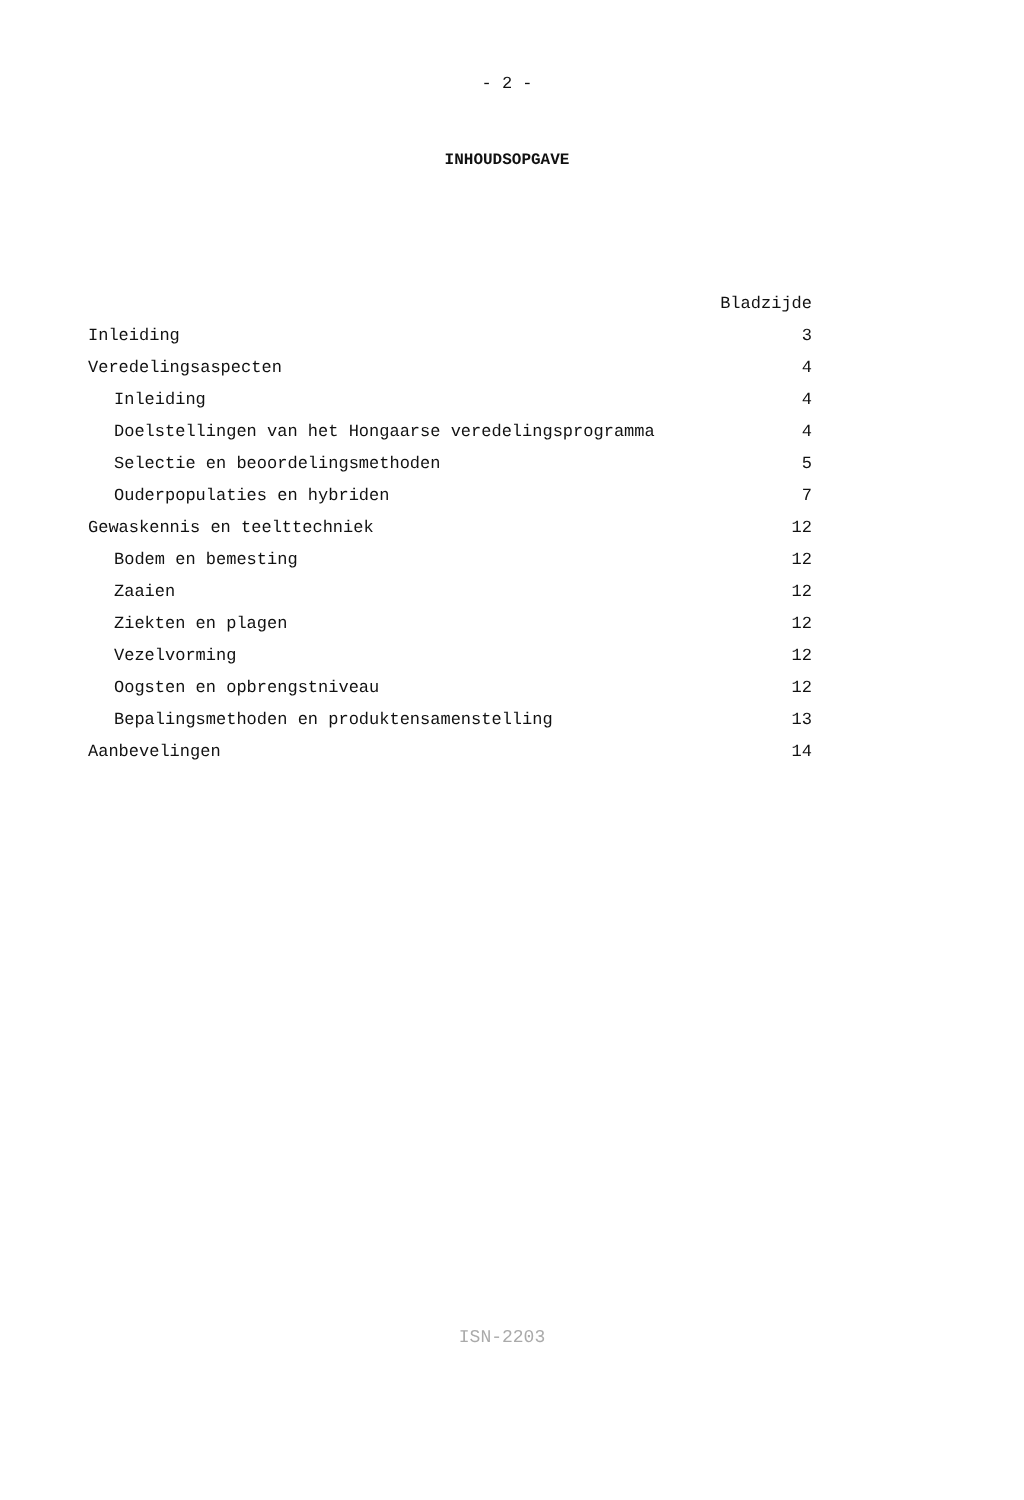- 2 -
INHOUDSOPGAVE
| | Bladzijde |
| Inleiding | 3 |
| Veredelingsaspecten | 4 |
| Inleiding | 4 |
| Doelstellingen van het Hongaarse veredelingsprogramma | 4 |
| Selectie en beoordelingsmethoden | 5 |
| Ouderpopulaties en hybriden | 7 |
| Gewaskennis en teelttechniek | 12 |
| Bodem en bemesting | 12 |
| Zaaien | 12 |
| Ziekten en plagen | 12 |
| Vezelvorming | 12 |
| Oogsten en opbrengstniveau | 12 |
| Bepalingsmethoden en produktensamenstelling | 13 |
| Aanbevelingen | 14 |
ISN-2203